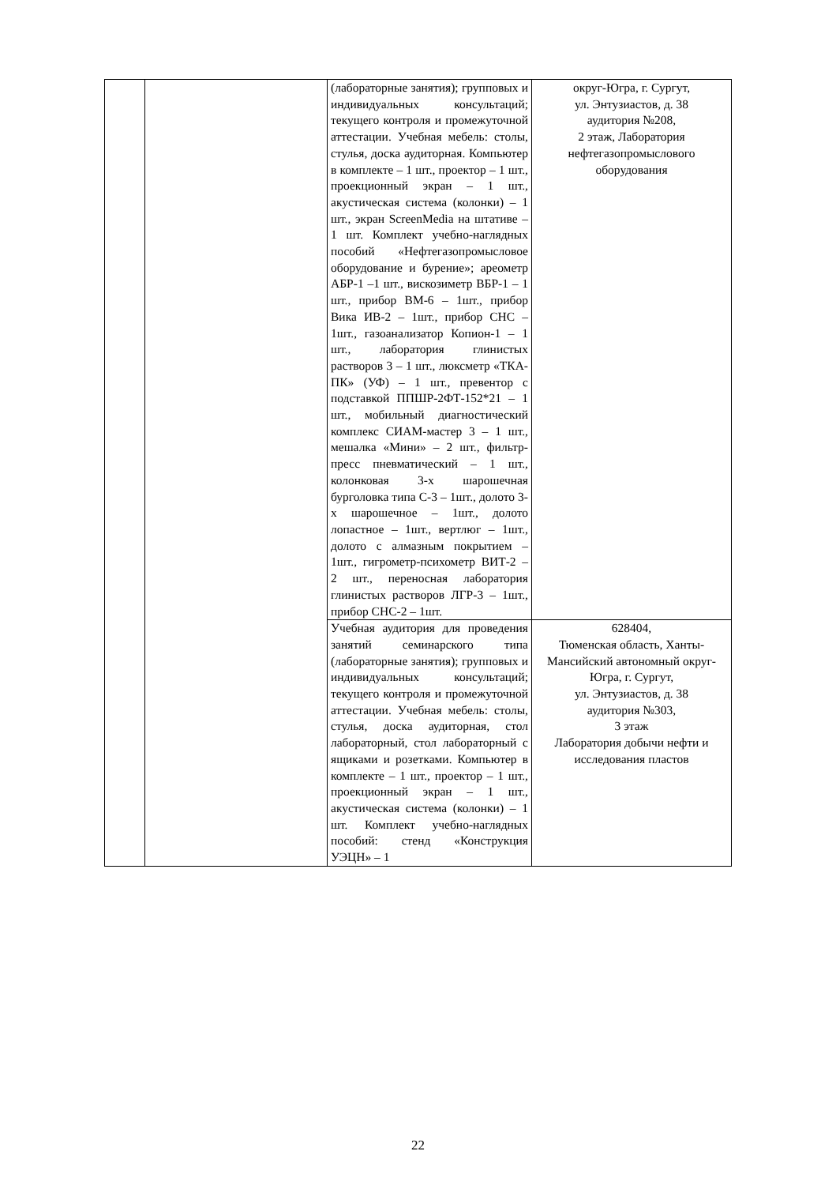| | | (лабораторные занятия); групповых и индивидуальных консультаций; текущего контроля и промежуточной аттестации. Учебная мебель: столы, стулья, доска аудиторная. Компьютер в комплекте – 1 шт., проектор – 1 шт., проекционный экран – 1 шт., акустическая система (колонки) – 1 шт., экран ScreenMedia на штативе – 1 шт. Комплект учебно-наглядных пособий «Нефтегазопромысловое оборудование и бурение»; ареометр АБР-1 –1 шт., вискозиметр ВБР-1 – 1 шт., прибор ВМ-6 – 1шт., прибор Вика ИВ-2 – 1шт., прибор СНС – 1шт., газоанализатор Копион-1 – 1 шт., лаборатория глинистых растворов 3 – 1 шт., люксметр «ТКА-ПК» (УФ) – 1 шт., превентор с подставкой ППШР-2ФТ-152*21 – 1 шт., мобильный диагностический комплекс СИАМ-мастер 3 – 1 шт., мешалка «Мини» – 2 шт., фильтр-пресс пневматический – 1 шт., колонковая 3-х шарошечная бурголовка типа С-3 – 1шт., долото 3-х шарошечное – 1шт., долото лопастное – 1шт., вертлюг – 1шт., долото с алмазным покрытием – 1шт., гигрометр-психометр ВИТ-2 – 2 шт., переносная лаборатория глинистых растворов ЛГР-3 – 1шт., прибор СНС-2 – 1шт. | округ-Югра, г. Сургут, ул. Энтузиастов, д. 38 аудитория №208, 2 этаж, Лаборатория нефтегазопромыслового оборудования |
| | | Учебная аудитория для проведения занятий семинарского типа (лабораторные занятия); групповых и индивидуальных консультаций; текущего контроля и промежуточной аттестации. Учебная мебель: столы, стулья, доска аудиторная, стол лабораторный, стол лабораторный с ящиками и розетками. Компьютер в комплекте – 1 шт., проектор – 1 шт., проекционный экран – 1 шт., акустическая система (колонки) – 1 шт. Комплект учебно-наглядных пособий: стенд «Конструкция УЭЦН» – 1 | 628404, Тюменская область, Ханты-Мансийский автономный округ-Югра, г. Сургут, ул. Энтузиастов, д. 38 аудитория №303, 3 этаж Лаборатория добычи нефти и исследования пластов |
22